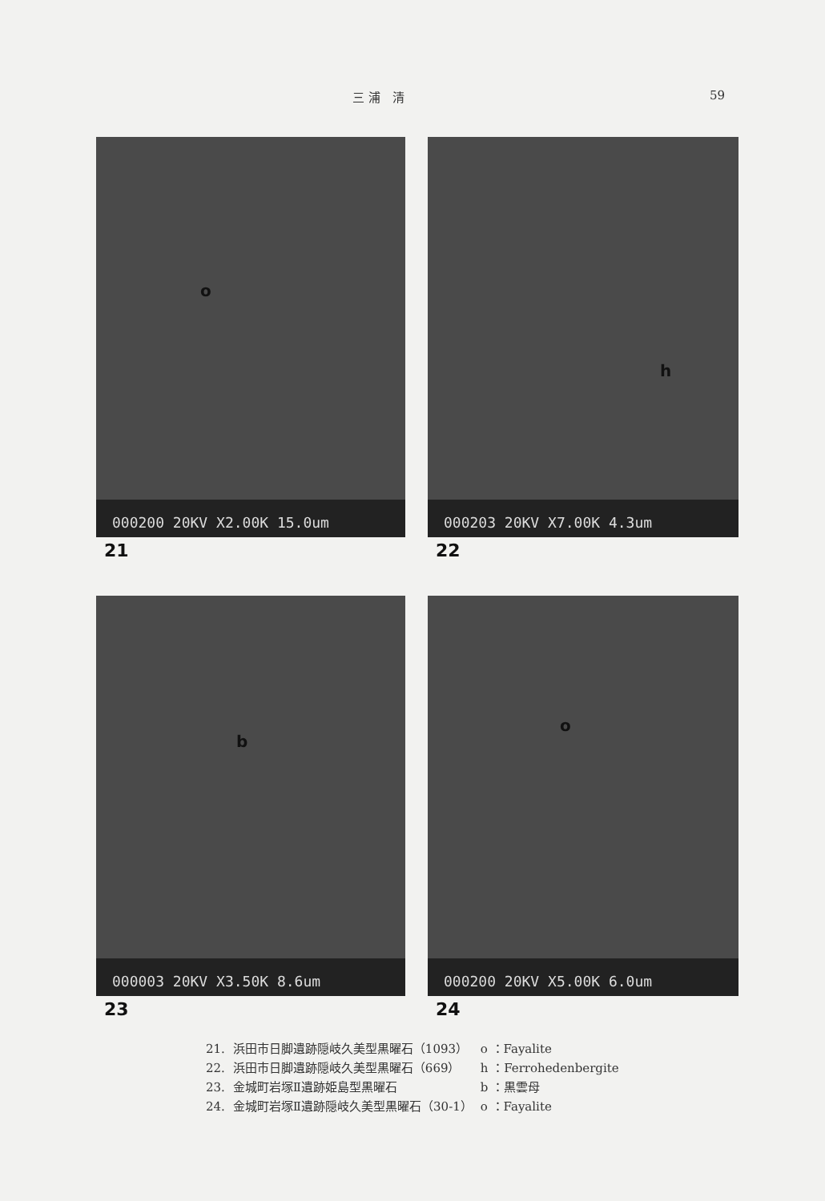三 浦　清 59
o
000200 20KV X2.00K 15.0um
21
h
000203 20KV X7.00K 4.3um
22
b
000003 20KV X3.50K 8.6um
23
o
000200 20KV X5.00K 6.0um
24
| 21. | 浜田市日脚遺跡隠岐久美型黒曜石（1093） | o ：Fayalite |
| 22. | 浜田市日脚遺跡隠岐久美型黒曜石（669） | h ：Ferrohedenbergite |
| 23. | 金城町岩塚Ⅱ遺跡姫島型黒曜石 | b ：黒雲母 |
| 24. | 金城町岩塚Ⅱ遺跡隠岐久美型黒曜石（30-1） | o ：Fayalite |